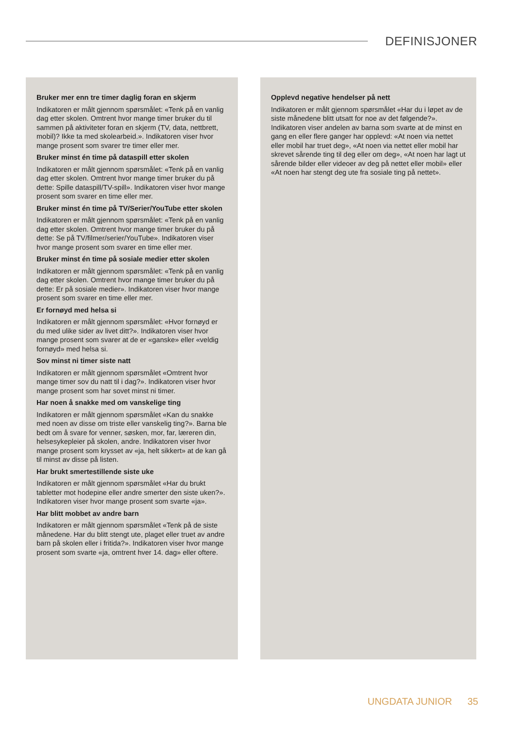DEFINISJONER
Bruker mer enn tre timer daglig foran en skjerm
Indikatoren er målt gjennom spørsmålet: «Tenk på en vanlig dag etter skolen. Omtrent hvor mange timer bruker du til sammen på aktiviteter foran en skjerm (TV, data, nettbrett, mobil)? Ikke ta med skolearbeid.». Indikatoren viser hvor mange prosent som svarer tre timer eller mer.
Bruker minst én time på dataspill etter skolen
Indikatoren er målt gjennom spørsmålet: «Tenk på en vanlig dag etter skolen. Omtrent hvor mange timer bruker du på dette: Spille dataspill/TV-spill». Indikatoren viser hvor mange prosent som svarer en time eller mer.
Bruker minst én time på TV/Serier/YouTube etter skolen
Indikatoren er målt gjennom spørsmålet: «Tenk på en vanlig dag etter skolen. Omtrent hvor mange timer bruker du på dette: Se på TV/filmer/serier/YouTube». Indikatoren viser hvor mange prosent som svarer en time eller mer.
Bruker minst én time på sosiale medier etter skolen
Indikatoren er målt gjennom spørsmålet: «Tenk på en vanlig dag etter skolen. Omtrent hvor mange timer bruker du på dette: Er på sosiale medier». Indikatoren viser hvor mange prosent som svarer en time eller mer.
Er fornøyd med helsa si
Indikatoren er målt gjennom spørsmålet: «Hvor fornøyd er du med ulike sider av livet ditt?». Indikatoren viser hvor mange prosent som svarer at de er «ganske» eller «veldig fornøyd» med helsa si.
Sov minst ni timer siste natt
Indikatoren er målt gjennom spørsmålet «Omtrent hvor mange timer sov du natt til i dag?». Indikatoren viser hvor mange prosent som har sovet minst ni timer.
Har noen å snakke med om vanskelige ting
Indikatoren er målt gjennom spørsmålet «Kan du snakke med noen av disse om triste eller vanskelig ting?». Barna ble bedt om å svare for venner, søsken, mor, far, læreren din, helsesykepleier på skolen, andre. Indikatoren viser hvor mange prosent som krysset av «ja, helt sikkert» at de kan gå til minst av disse på listen.
Har brukt smertestillende siste uke
Indikatoren er målt gjennom spørsmålet «Har du brukt tabletter mot hodepine eller andre smerter den siste uken?». Indikatoren viser hvor mange prosent som svarte «ja».
Har blitt mobbet av andre barn
Indikatoren er målt gjennom spørsmålet «Tenk på de siste månedene. Har du blitt stengt ute, plaget eller truet av andre barn på skolen eller i fritida?». Indikatoren viser hvor mange prosent som svarte «ja, omtrent hver 14. dag» eller oftere.
Opplevd negative hendelser på nett
Indikatoren er målt gjennom spørsmålet «Har du i løpet av de siste månedene blitt utsatt for noe av det følgende?». Indikatoren viser andelen av barna som svarte at de minst en gang en eller flere ganger har opplevd: «At noen via nettet eller mobil har truet deg», «At noen via nettet eller mobil har skrevet sårende ting til deg eller om deg», «At noen har lagt ut sårende bilder eller videoer av deg på nettet eller mobil» eller «At noen har stengt deg ute fra sosiale ting på nettet».
UNGDATA JUNIOR 35